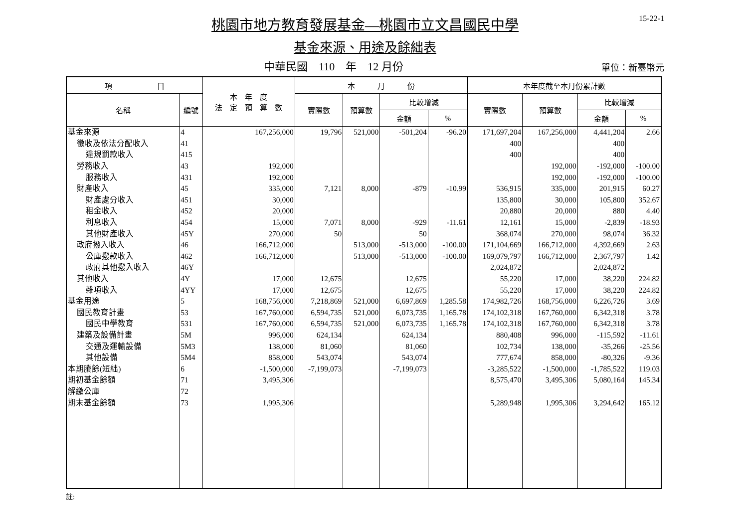15-22-1
桃園市地方教育發展基金—桃園市立文昌國民中學
基金來源、用途及餘絀表
中華民國　110　年　12 月份
單位：新臺幣元
| 項 目 | | 本 年 度 法 定 預 算 數 | 本 月 份 | | | | 本年度截至本月份累計數 | | | |
| --- | --- | --- | --- | --- | --- | --- | --- | --- | --- | --- |
| 名稱 | 編號 | | 實際數 | 預算數 | 比較增減 | | 實際數 | 預算數 | 比較增減 | |
| | | | | | 金額 | % | | | 金額 | % |
| 基金來源 | 4 | 167,256,000 | 19,796 | 521,000 | -501,204 | -96.20 | 171,697,204 | 167,256,000 | 4,441,204 | 2.66 |
| 徵收及依法分配收入 | 41 | | | | | | 400 | | 400 | |
| 違規罰款收入 | 415 | | | | | | 400 | | 400 | |
| 勞務收入 | 43 | 192,000 | | | | | | 192,000 | -192,000 | -100.00 |
| 服務收入 | 431 | 192,000 | | | | | | 192,000 | -192,000 | -100.00 |
| 財產收入 | 45 | 335,000 | 7,121 | 8,000 | -879 | -10.99 | 536,915 | 335,000 | 201,915 | 60.27 |
| 財產處分收入 | 451 | 30,000 | | | | | 135,800 | 30,000 | 105,800 | 352.67 |
| 租金收入 | 452 | 20,000 | | | | | 20,880 | 20,000 | 880 | 4.40 |
| 利息收入 | 454 | 15,000 | 7,071 | 8,000 | -929 | -11.61 | 12,161 | 15,000 | -2,839 | -18.93 |
| 其他財產收入 | 45Y | 270,000 | 50 | | 50 | | 368,074 | 270,000 | 98,074 | 36.32 |
| 政府撥入收入 | 46 | 166,712,000 | | 513,000 | -513,000 | -100.00 | 171,104,669 | 166,712,000 | 4,392,669 | 2.63 |
| 公庫撥款收入 | 462 | 166,712,000 | | 513,000 | -513,000 | -100.00 | 169,079,797 | 166,712,000 | 2,367,797 | 1.42 |
| 政府其他撥入收入 | 46Y | | | | | | 2,024,872 | | 2,024,872 | |
| 其他收入 | 4Y | 17,000 | 12,675 | | 12,675 | | 55,220 | 17,000 | 38,220 | 224.82 |
| 雜項收入 | 4YY | 17,000 | 12,675 | | 12,675 | | 55,220 | 17,000 | 38,220 | 224.82 |
| 基金用途 | 5 | 168,756,000 | 7,218,869 | 521,000 | 6,697,869 | 1,285.58 | 174,982,726 | 168,756,000 | 6,226,726 | 3.69 |
| 國民教育計畫 | 53 | 167,760,000 | 6,594,735 | 521,000 | 6,073,735 | 1,165.78 | 174,102,318 | 167,760,000 | 6,342,318 | 3.78 |
| 國民中學教育 | 531 | 167,760,000 | 6,594,735 | 521,000 | 6,073,735 | 1,165.78 | 174,102,318 | 167,760,000 | 6,342,318 | 3.78 |
| 建築及設備計畫 | 5M | 996,000 | 624,134 | | 624,134 | | 880,408 | 996,000 | -115,592 | -11.61 |
| 交通及運輸設備 | 5M3 | 138,000 | 81,060 | | 81,060 | | 102,734 | 138,000 | -35,266 | -25.56 |
| 其他設備 | 5M4 | 858,000 | 543,074 | | 543,074 | | 777,674 | 858,000 | -80,326 | -9.36 |
| 本期賸餘(短絀) | 6 | -1,500,000 | -7,199,073 | | -7,199,073 | | -3,285,522 | -1,500,000 | -1,785,522 | 119.03 |
| 期初基金餘額 | 71 | 3,495,306 | | | | | 8,575,470 | 3,495,306 | 5,080,164 | 145.34 |
| 解繳公庫 | 72 | | | | | | | | | |
| 期末基金餘額 | 73 | 1,995,306 | | | | | 5,289,948 | 1,995,306 | 3,294,642 | 165.12 |
註: